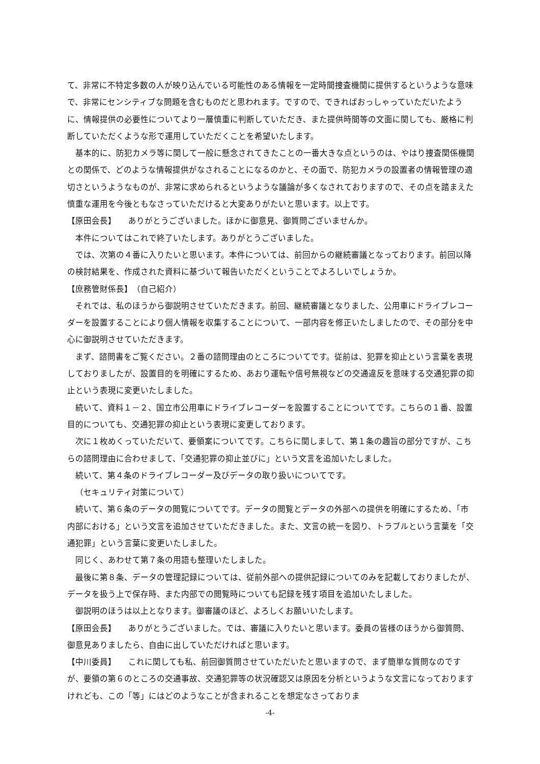て、非常に不特定多数の人が映り込んでいる可能性のある情報を一定時間捜査機関に提供するというような意味で、非常にセンシティブな問題を含むものだと思われます。ですので、できればおっしゃっていただいたように、情報提供の必要性についてより一層慎重に判断していただき、また提供時間等の文面に関しても、厳格に判断していただくような形で運用していただくことを希望いたします。
基本的に、防犯カメラ等に関して一般に懸念されてきたことの一番大きな点というのは、やはり捜査関係機関との関係で、どのような情報提供がなされることになるのかと、その面で、防犯カメラの設置者の情報管理の適切さというようなものが、非常に求められるというような議論が多くなされておりますので、その点を踏まえた慎重な運用を今後ともなさっていただけると大変ありがたいと思います。以上です。
【原田会長】　　ありがとうございました。ほかに御意見、御質問ございませんか。
本件についてはこれで終了いたします。ありがとうございました。
では、次第の４番に入りたいと思います。本件については、前回からの継続審議となっております。前回以降の検討結果を、作成された資料に基づいて報告いただくということでよろしいでしょうか。
【庶務管財係長】　（自己紹介）
それでは、私のほうから御説明させていただきます。前回、継続審議となりました、公用車にドライブレコーダーを設置することにより個人情報を収集することについて、一部内容を修正いたしましたので、その部分を中心に御説明させていただきます。
まず、諮問書をご覧ください。２番の諮問理由のところについてです。従前は、犯罪を抑止という言葉を表現しておりましたが、設置目的を明確にするため、あおり運転や信号無視などの交通違反を意味する交通犯罪の抑止という表現に変更いたしました。
続いて、資料１－２、国立市公用車にドライブレコーダーを設置することについてです。こちらの１番、設置目的についても、交通犯罪の抑止という表現に変更しております。
次に１枚めくっていただいて、要領案についてです。こちらに関しまして、第１条の趣旨の部分ですが、こちらの諮問理由に合わせまして、「交通犯罪の抑止並びに」という文言を追加いたしました。
続いて、第４条のドライブレコーダー及びデータの取り扱いについてです。
（セキュリティ対策について）
続いて、第６条のデータの閲覧についてです。データの閲覧とデータの外部への提供を明確にするため、「市内部における」という文言を追加させていただきました。また、文言の統一を図り、トラブルという言葉を「交通犯罪」という言葉に変更いたしました。
同じく、あわせて第７条の用語も整理いたしました。
最後に第８条、データの管理記録については、従前外部への提供記録についてのみを記載しておりましたが、データを扱う上で保存時、また内部での閲覧時についても記録を残す項目を追加いたしました。
御説明のほうは以上となります。御審議のほど、よろしくお願いいたします。
【原田会長】　　ありがとうございました。では、審議に入りたいと思います。委員の皆様のほうから御質問、御意見ありましたら、自由に出していただければと思います。
【中川委員】　　これに関しても私、前回御質問させていただいたと思いますので、まず簡単な質問なのですが、要領の第６のところの交通事故、交通犯罪等の状況確認又は原因を分析というような文言になっておりますけれども、この「等」にはどのようなことが含まれることを想定なさっておりま
-4-